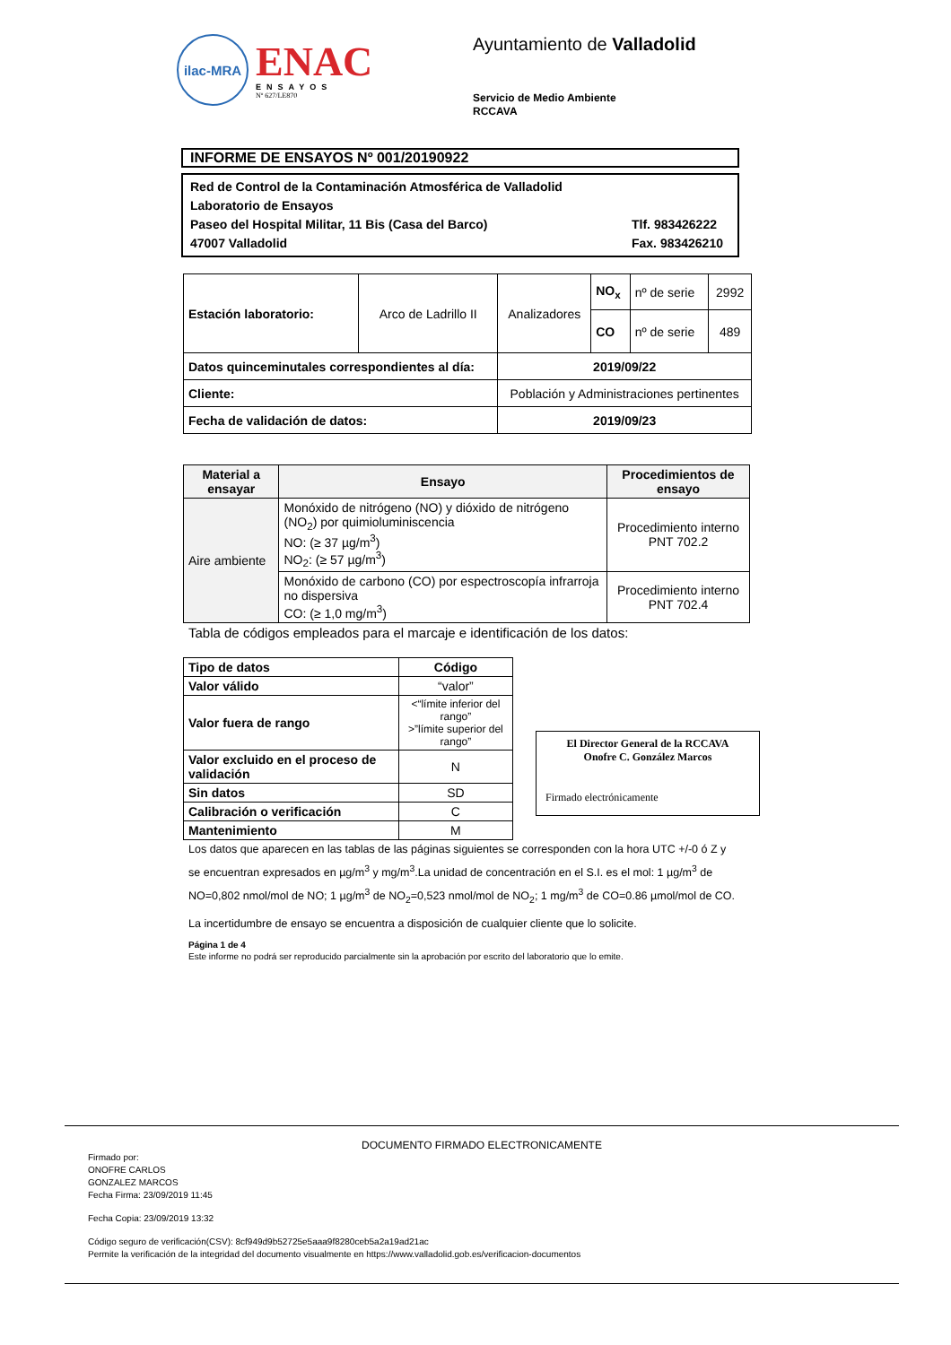ilac-MRA
ENAC
ENSAYOS
Nº 627/LE870
Ayuntamiento de Valladolid
Servicio de Medio Ambiente
RCCAVA
INFORME DE ENSAYOS Nº 001/20190922
Red de Control de la Contaminación Atmosférica de Valladolid
Laboratorio de Ensayos
Paseo del Hospital Militar, 11 Bis (Casa del Barco) Tlf. 983426222
47007 Valladolid Fax. 983426210
| Estación laboratorio: | Arco de Ladrillo II | Analizadores | NO<sub>x</sub> | nº de serie | 2992 |
| | | | CO | nº de serie | 489 |
| Datos quinceminutales correspondientes al día: | | 2019/09/22 | | | |
| Cliente: | | Población y Administraciones pertinentes | | | |
| Fecha de validación de datos: | | 2019/09/23 | | | |
| Material a ensayar | Ensayo | Procedimientos de ensayo |
| --- | --- | --- |
| Aire ambiente | Monóxido de nitrógeno (NO) y dióxido de nitrógeno (NO<sub>2</sub>) por quimioluminiscencia NO: (≥ 37 µg/m<sup>3</sup>) NO<sub>2</sub>: (≥ 57 µg/m<sup>3</sup>) | Procedimiento interno PNT 702.2 |
| | Monóxido de carbono (CO) por espectroscopía infrarroja no dispersiva CO: (≥ 1,0 mg/m<sup>3</sup>) | Procedimiento interno PNT 702.4 |
Tabla de códigos empleados para el marcaje e identificación de los datos:
| Tipo de datos | Código |
| --- | --- |
| Valor válido | “valor” |
| Valor fuera de rango | <“límite inferior del rango” >”límite superior del rango” |
| Valor excluido en el proceso de validación | N |
| Sin datos | SD |
| Calibración o verificación | C |
| Mantenimiento | M |
El Director General de la RCCAVA
Onofre C. González Marcos
Firmado electrónicamente
Los datos que aparecen en las tablas de las páginas siguientes se corresponden con la hora UTC +/-0 ó Z y se encuentran expresados en µg/m<sup>3</sup> y mg/m<sup>3</sup>.La unidad de concentración en el S.I. es el mol: 1 µg/m<sup>3</sup> de NO=0,802 nmol/mol de NO; 1 µg/m<sup>3</sup> de NO<sub>2</sub>=0,523 nmol/mol de NO<sub>2</sub>; 1 mg/m<sup>3</sup> de CO=0.86 µmol/mol de CO.
La incertidumbre de ensayo se encuentra a disposición de cualquier cliente que lo solicite.
Página 1 de 4
Este informe no podrá ser reproducido parcialmente sin la aprobación por escrito del laboratorio que lo emite.
DOCUMENTO FIRMADO ELECTRONICAMENTE
Firmado por:
ONOFRE CARLOS
GONZALEZ MARCOS
Fecha Firma: 23/09/2019 11:45
Fecha Copia: 23/09/2019 13:32
Código seguro de verificación(CSV): 8cf949d9b52725e5aaa9f8280ceb5a2a19ad21ac
Permite la verificación de la integridad del documento visualmente en https://www.valladolid.gob.es/verificacion-documentos